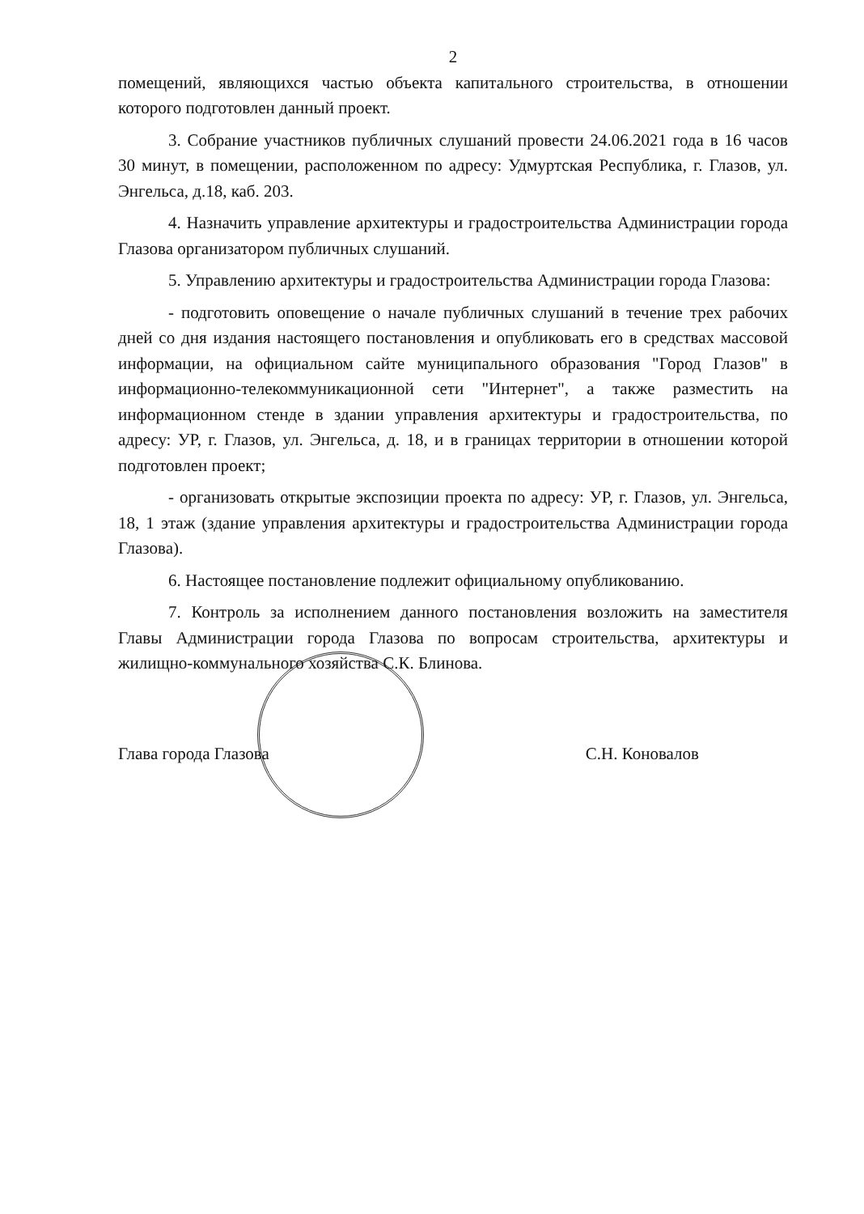2
помещений, являющихся частью объекта капитального строительства, в отношении которого подготовлен данный проект.
3. Собрание участников публичных слушаний провести 24.06.2021 года в 16 часов 30 минут, в помещении, расположенном по адресу: Удмуртская Республика, г. Глазов, ул. Энгельса, д.18, каб. 203.
4. Назначить управление архитектуры и градостроительства Администрации города Глазова организатором публичных слушаний.
5. Управлению архитектуры и градостроительства Администрации города Глазова:
- подготовить оповещение о начале публичных слушаний в течение трех рабочих дней со дня издания настоящего постановления и опубликовать его в средствах массовой информации, на официальном сайте муниципального образования "Город Глазов" в информационно-телекоммуникационной сети "Интернет", а также разместить на информационном стенде в здании управления архитектуры и градостроительства, по адресу: УР, г. Глазов, ул. Энгельса, д. 18, и в границах территории в отношении которой подготовлен проект;
- организовать открытые экспозиции проекта по адресу: УР, г. Глазов, ул. Энгельса, 18, 1 этаж (здание управления архитектуры и градостроительства Администрации города Глазова).
6. Настоящее постановление подлежит официальному опубликованию.
7. Контроль за исполнением данного постановления возложить на заместителя Главы Администрации города Глазова по вопросам строительства, архитектуры и жилищно-коммунального хозяйства С.К. Блинова.
Глава города Глазова С.Н. Коновалов